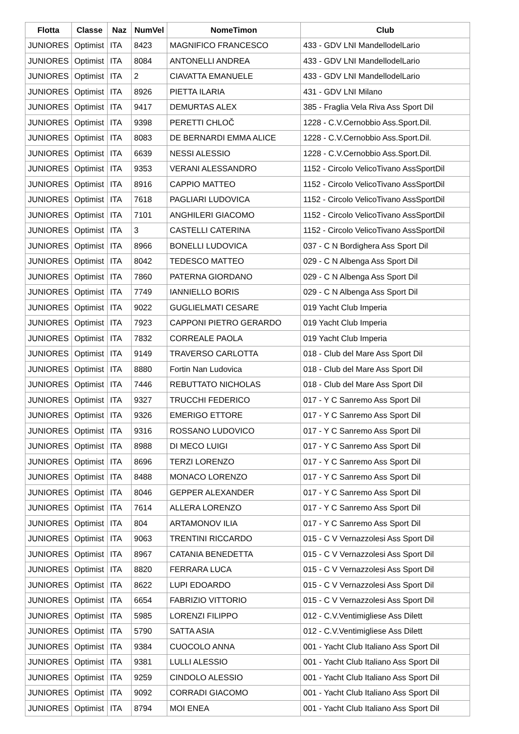| Flotta | Classe | Naz | NumVel | NomeTimon | Club |
| --- | --- | --- | --- | --- | --- |
| JUNIORES | Optimist | ITA | 8423 | MAGNIFICO FRANCESCO | 433 - GDV LNI MandellodelLario |
| JUNIORES | Optimist | ITA | 8084 | ANTONELLI ANDREA | 433 - GDV LNI MandellodelLario |
| JUNIORES | Optimist | ITA | 2 | CIAVATTA EMANUELE | 433 - GDV LNI MandellodelLario |
| JUNIORES | Optimist | ITA | 8926 | PIETTA ILARIA | 431 - GDV LNI Milano |
| JUNIORES | Optimist | ITA | 9417 | DEMURTAS ALEX | 385 - Fraglia Vela Riva Ass Sport Dil |
| JUNIORES | Optimist | ITA | 9398 | PERETTI CHLOČ | 1228 - C.V.Cernobbio Ass.Sport.Dil. |
| JUNIORES | Optimist | ITA | 8083 | DE BERNARDI EMMA ALICE | 1228 - C.V.Cernobbio Ass.Sport.Dil. |
| JUNIORES | Optimist | ITA | 6639 | NESSI ALESSIO | 1228 - C.V.Cernobbio Ass.Sport.Dil. |
| JUNIORES | Optimist | ITA | 9353 | VERANI ALESSANDRO | 1152 - Circolo VelicoTivano AssSportDil |
| JUNIORES | Optimist | ITA | 8916 | CAPPIO MATTEO | 1152 - Circolo VelicoTivano AssSportDil |
| JUNIORES | Optimist | ITA | 7618 | PAGLIARI LUDOVICA | 1152 - Circolo VelicoTivano AssSportDil |
| JUNIORES | Optimist | ITA | 7101 | ANGHILERI GIACOMO | 1152 - Circolo VelicoTivano AssSportDil |
| JUNIORES | Optimist | ITA | 3 | CASTELLI CATERINA | 1152 - Circolo VelicoTivano AssSportDil |
| JUNIORES | Optimist | ITA | 8966 | BONELLI LUDOVICA | 037 - C N Bordighera Ass Sport Dil |
| JUNIORES | Optimist | ITA | 8042 | TEDESCO MATTEO | 029 - C N Albenga Ass Sport Dil |
| JUNIORES | Optimist | ITA | 7860 | PATERNA GIORDANO | 029 - C N Albenga Ass Sport Dil |
| JUNIORES | Optimist | ITA | 7749 | IANNIELLO BORIS | 029 - C N Albenga Ass Sport Dil |
| JUNIORES | Optimist | ITA | 9022 | GUGLIELMATI CESARE | 019 Yacht Club Imperia |
| JUNIORES | Optimist | ITA | 7923 | CAPPONI PIETRO GERARDO | 019 Yacht Club Imperia |
| JUNIORES | Optimist | ITA | 7832 | CORREALE PAOLA | 019 Yacht Club Imperia |
| JUNIORES | Optimist | ITA | 9149 | TRAVERSO CARLOTTA | 018 - Club del Mare Ass Sport Dil |
| JUNIORES | Optimist | ITA | 8880 | Fortin Nan Ludovica | 018 - Club del Mare Ass Sport Dil |
| JUNIORES | Optimist | ITA | 7446 | REBUTTATO NICHOLAS | 018 - Club del Mare Ass Sport Dil |
| JUNIORES | Optimist | ITA | 9327 | TRUCCHI FEDERICO | 017 - Y C Sanremo Ass Sport Dil |
| JUNIORES | Optimist | ITA | 9326 | EMERIGO ETTORE | 017 - Y C Sanremo Ass Sport Dil |
| JUNIORES | Optimist | ITA | 9316 | ROSSANO LUDOVICO | 017 - Y C Sanremo Ass Sport Dil |
| JUNIORES | Optimist | ITA | 8988 | DI MECO LUIGI | 017 - Y C Sanremo Ass Sport Dil |
| JUNIORES | Optimist | ITA | 8696 | TERZI LORENZO | 017 - Y C Sanremo Ass Sport Dil |
| JUNIORES | Optimist | ITA | 8488 | MONACO LORENZO | 017 - Y C Sanremo Ass Sport Dil |
| JUNIORES | Optimist | ITA | 8046 | GEPPER ALEXANDER | 017 - Y C Sanremo Ass Sport Dil |
| JUNIORES | Optimist | ITA | 7614 | ALLERA LORENZO | 017 - Y C Sanremo Ass Sport Dil |
| JUNIORES | Optimist | ITA | 804 | ARTAMONOV ILIA | 017 - Y C Sanremo Ass Sport Dil |
| JUNIORES | Optimist | ITA | 9063 | TRENTINI RICCARDO | 015 - C V Vernazzolesi Ass Sport Dil |
| JUNIORES | Optimist | ITA | 8967 | CATANIA BENEDETTA | 015 - C V Vernazzolesi Ass Sport Dil |
| JUNIORES | Optimist | ITA | 8820 | FERRARA LUCA | 015 - C V Vernazzolesi Ass Sport Dil |
| JUNIORES | Optimist | ITA | 8622 | LUPI EDOARDO | 015 - C V Vernazzolesi Ass Sport Dil |
| JUNIORES | Optimist | ITA | 6654 | FABRIZIO VITTORIO | 015 - C V Vernazzolesi Ass Sport Dil |
| JUNIORES | Optimist | ITA | 5985 | LORENZI FILIPPO | 012 - C.V.Ventimigliese Ass Dilett |
| JUNIORES | Optimist | ITA | 5790 | SATTA ASIA | 012 - C.V.Ventimigliese Ass Dilett |
| JUNIORES | Optimist | ITA | 9384 | CUOCOLO ANNA | 001 - Yacht Club Italiano Ass Sport Dil |
| JUNIORES | Optimist | ITA | 9381 | LULLI ALESSIO | 001 - Yacht Club Italiano Ass Sport Dil |
| JUNIORES | Optimist | ITA | 9259 | CINDOLO ALESSIO | 001 - Yacht Club Italiano Ass Sport Dil |
| JUNIORES | Optimist | ITA | 9092 | CORRADI GIACOMO | 001 - Yacht Club Italiano Ass Sport Dil |
| JUNIORES | Optimist | ITA | 8794 | MOI ENEA | 001 - Yacht Club Italiano Ass Sport Dil |